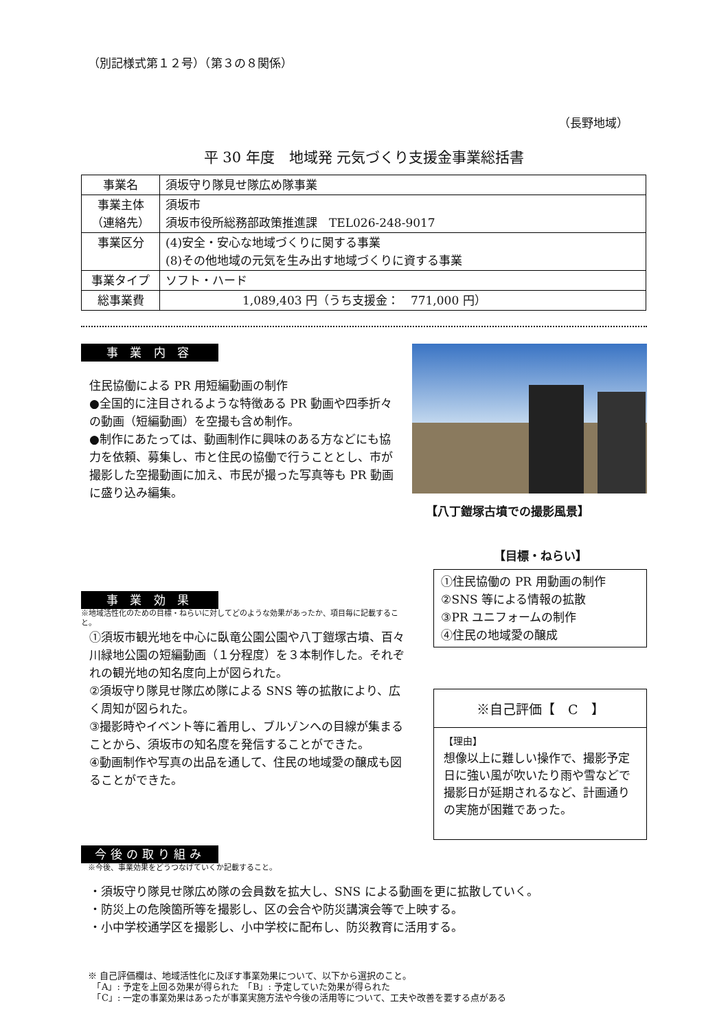（別記様式第１２号）（第３の８関係）
（長野地域）
平 30 年度　地域発 元気づくり支援金事業総括書
| 事業名 | 須坂守り隊見せ隊広め隊事業 |
| 事業主体 （連絡先） | 須坂市 須坂市役所総務部政策推進課 TEL026-248-9017 |
| 事業区分 | (4)安全・安心な地域づくりに関する事業 (8)その他地域の元気を生み出す地域づくりに資する事業 |
| 事業タイプ | ソフト・ハード |
| 総事業費 | 1,089,403 円（うち支援金： 771,000 円） |
事 業 内 容
住民協働による PR 用短編動画の制作
●全国的に注目されるような特徴ある PR 動画や四季折々の動画（短編動画）を空撮も含め制作。
●制作にあたっては、動画制作に興味のある方などにも協力を依頼、募集し、市と住民の協働で行うこととし、市が撮影した空撮動画に加え、市民が撮った写真等も PR 動画に盛り込み編集。
【八丁鎧塚古墳での撮影風景】
事 業 効 果
※地域活性化のための目標・ねらいに対してどのような効果があったか、項目毎に記載すること。
①須坂市観光地を中心に臥竜公園公園や八丁鎧塚古墳、百々川緑地公園の短編動画（１分程度）を３本制作した。それぞれの観光地の知名度向上が図られた。
②須坂守り隊見せ隊広め隊による SNS 等の拡散により、広く周知が図られた。
③撮影時やイベント等に着用し、ブルゾンへの目線が集まることから、須坂市の知名度を発信することができた。
④動画制作や写真の出品を通して、住民の地域愛の醸成も図ることができた。
【目標・ねらい】
①住民協働の PR 用動画の制作
②SNS 等による情報の拡散
③PR ユニフォームの制作
④住民の地域愛の醸成
※自己評価【　C　】
【理由】
想像以上に難しい操作で、撮影予定日に強い風が吹いたり雨や雪などで撮影日が延期されるなど、計画通りの実施が困難であった。
今後の取り組み
※今後、事業効果をどうつなげていくか記載すること。
・須坂守り隊見せ隊広め隊の会員数を拡大し、SNS による動画を更に拡散していく。
・防災上の危険箇所等を撮影し、区の会合や防災講演会等で上映する。
・小中学校通学区を撮影し、小中学校に配布し、防災教育に活用する。
※ 自己評価欄は、地域活性化に及ぼす事業効果について、以下から選択のこと。
　「A」: 予定を上回る効果が得られた　「B」: 予定していた効果が得られた
　「C」: 一定の事業効果はあったが事業実施方法や今後の活用等について、工夫や改善を要する点がある